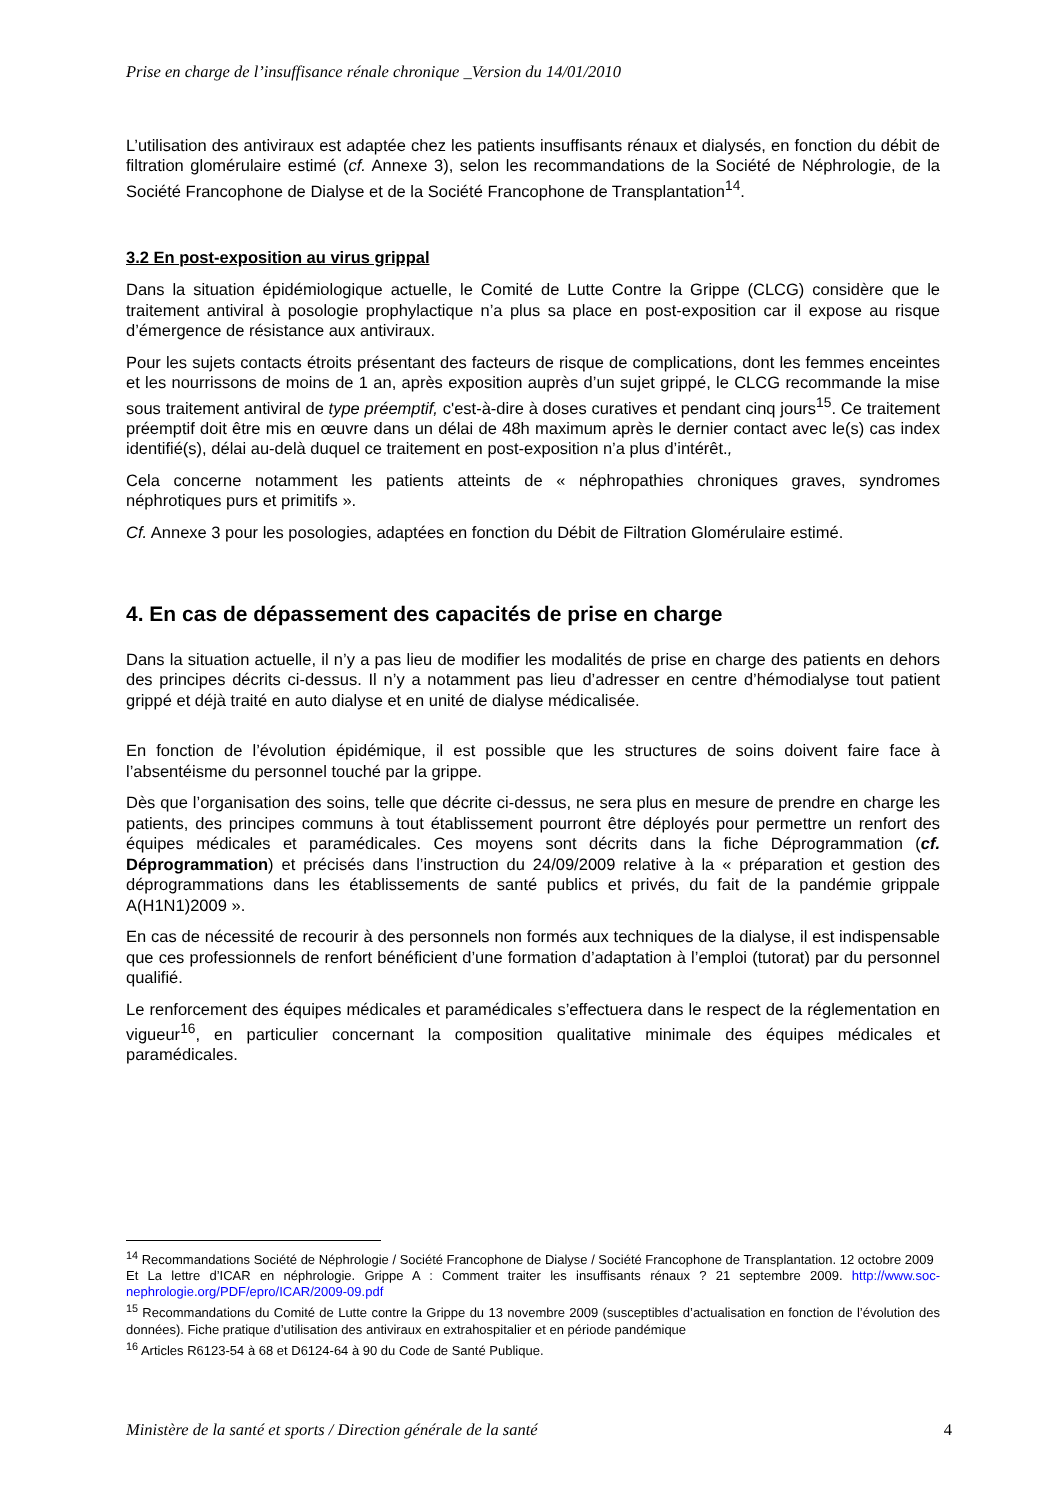Prise en charge de l’insuffisance rénale chronique _Version du 14/01/2010
L’utilisation des antiviraux est adaptée chez les patients insuffisants rénaux et dialysés, en fonction du débit de filtration glomérulaire estimé (cf. Annexe 3), selon les recommandations de la Société de Néphrologie, de la Société Francophone de Dialyse et de la Société Francophone de Transplantation<sup>14</sup>.
3.2 En post-exposition au virus grippal
Dans la situation épidémiologique actuelle, le Comité de Lutte Contre la Grippe (CLCG) considère que le traitement antiviral à posologie prophylactique n’a plus sa place en post-exposition car il expose au risque d’émergence de résistance aux antiviraux.
Pour les sujets contacts étroits présentant des facteurs de risque de complications, dont les femmes enceintes et les nourrissons de moins de 1 an, après exposition auprès d’un sujet grippé, le CLCG recommande la mise sous traitement antiviral de type préemptif, c'est-à-dire à doses curatives et pendant cinq jours<sup>15</sup>. Ce traitement préemptif doit être mis en œuvre dans un délai de 48h maximum après le dernier contact avec le(s) cas index identifié(s), délai au-delà duquel ce traitement en post-exposition n’a plus d’intérêt.,
Cela concerne notamment les patients atteints de « néphropathies chroniques graves, syndromes néphrotiques purs et primitifs ».
Cf. Annexe 3 pour les posologies, adaptées en fonction du Débit de Filtration Glomérulaire estimé.
4. En cas de dépassement des capacités de prise en charge
Dans la situation actuelle, il n’y a pas lieu de modifier les modalités de prise en charge des patients en dehors des principes décrits ci-dessus. Il n’y a notamment pas lieu d’adresser en centre d’hémodialyse tout patient grippé et déjà traité en auto dialyse et en unité de dialyse médicalisée.
En fonction de l’évolution épidémique, il est possible que les structures de soins doivent faire face à l’absentéisme du personnel touché par la grippe.
Dès que l’organisation des soins, telle que décrite ci-dessus, ne sera plus en mesure de prendre en charge les patients, des principes communs à tout établissement pourront être déployés pour permettre un renfort des équipes médicales et paramédicales. Ces moyens sont décrits dans la fiche Déprogrammation (cf. Déprogrammation) et précisés dans l’instruction du 24/09/2009 relative à la « préparation et gestion des déprogrammations dans les établissements de santé publics et privés, du fait de la pandémie grippale A(H1N1)2009 ».
En cas de nécessité de recourir à des personnels non formés aux techniques de la dialyse, il est indispensable que ces professionnels de renfort bénéficient d’une formation d’adaptation à l’emploi (tutorat) par du personnel qualifié.
Le renforcement des équipes médicales et paramédicales s’effectuera dans le respect de la réglementation en vigueur<sup>16</sup>, en particulier concernant la composition qualitative minimale des équipes médicales et paramédicales.
<sup>14</sup> Recommandations Société de Néphrologie / Société Francophone de Dialyse / Société Francophone de Transplantation. 12 octobre 2009
Et La lettre d’ICAR en néphrologie. Grippe A : Comment traiter les insuffisants rénaux ? 21 septembre 2009. http://www.soc-nephrologie.org/PDF/epro/ICAR/2009-09.pdf
<sup>15</sup> Recommandations du Comité de Lutte contre la Grippe du 13 novembre 2009 (susceptibles d’actualisation en fonction de l’évolution des données). Fiche pratique d’utilisation des antiviraux en extrahospitalier et en période pandémique
<sup>16</sup> Articles R6123-54 à 68 et D6124-64 à 90 du Code de Santé Publique.
Ministère de la santé et sports / Direction générale de la santé 4